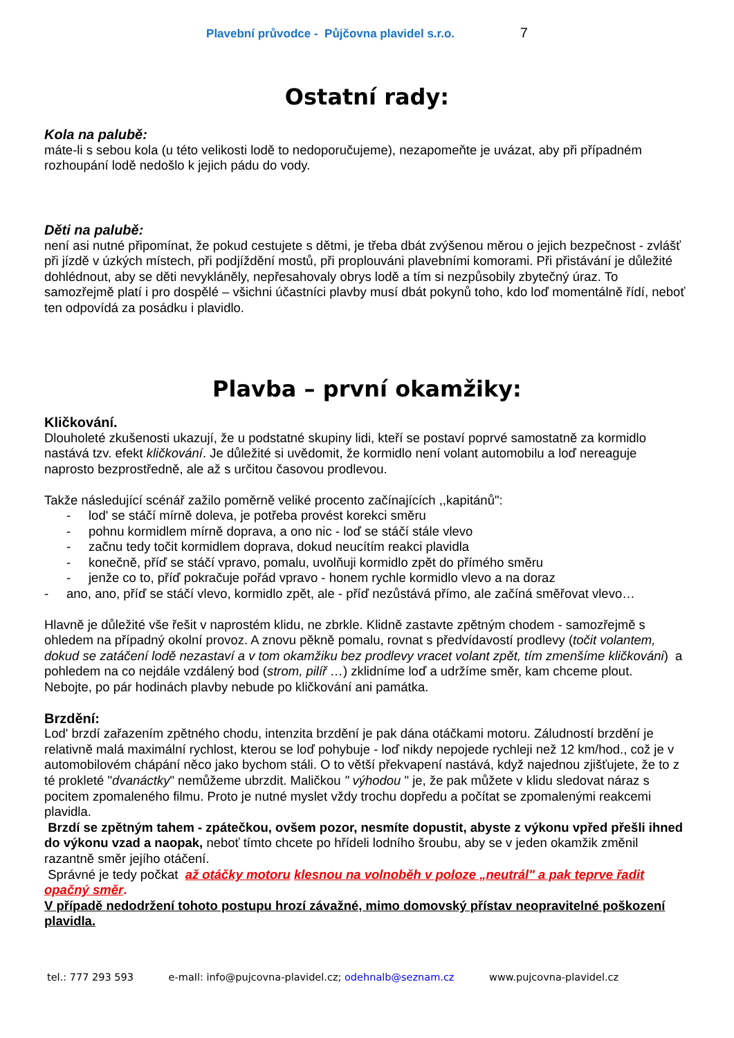Plavební průvodce - Půjčovna plavidel s.r.o. 7
Ostatní rady:
Kola na palubě:
máte-li s sebou kola (u této velikosti lodě to nedoporučujeme), nezapomeňte je uvázat, aby při případném rozhoupání lodě nedošlo k jejich pádu do vody.
Děti na palubě:
není asi nutné připomínat, že pokud cestujete s dětmi, je třeba dbát zvýšenou měrou o jejich bezpečnost - zvlášť při jízdě v úzkých místech, při podjíždění mostů, při proplouváni plavebními komorami. Při přistávání je důležité dohlédnout, aby se děti nevykláněly, nepřesahovaly obrys lodě a tím si nezpůsobily zbytečný úraz. To samozřejmě platí i pro dospělé – všichni účastníci plavby musí dbát pokynů toho, kdo loď momentálně řídí, neboť ten odpovídá za posádku i plavidlo.
Plavba – první okamžiky:
Kličkování.
Dlouholeté zkušenosti ukazují, že u podstatné skupiny lidi, kteří se postaví poprvé samostatně za kormidlo nastává tzv. efekt kličkování. Je důležité si uvědomit, že kormidlo není volant automobilu a loď nereaguje naprosto bezprostředně, ale až s určitou časovou prodlevou.
Takže následující scénář zažilo poměrně veliké procento začínajících ,,kapitánů":
- lod' se stáčí mírně doleva, je potřeba provést korekci směru
- pohnu kormidlem mírně doprava, a ono nic - loď se stáčí stále vlevo
- začnu tedy točit kormidlem doprava, dokud neucítím reakci plavidla
- konečně, příď se stáčí vpravo, pomalu, uvolňuji kormidlo zpět do přímého směru
- jenže co to, příď pokračuje pořád vpravo - honem rychle kormidlo vlevo a na doraz
- ano, ano, příď se stáčí vlevo, kormidlo zpět, ale - příď nezůstává přímo, ale začíná směřovat vlevo…
Hlavně je důležité vše řešit v naprostém klidu, ne zbrkle. Klidně zastavte zpětným chodem - samozřejmě s ohledem na případný okolní provoz. A znovu pěkně pomalu, rovnat s předvídavostí prodlevy (točit volantem, dokud se zatáčení lodě nezastaví a v tom okamžiku bez prodlevy vracet volant zpět, tím zmenšíme kličkováni) a pohledem na co nejdále vzdálený bod (strom, pilíř …) zklidníme loď a udržíme směr, kam chceme plout.
Nebojte, po pár hodinách plavby nebude po kličkování ani památka.
Brzdění:
Lod' brzdí zařazením zpětného chodu, intenzita brzdění je pak dána otáčkami motoru. Záludností brzdění je relativně malá maximální rychlost, kterou se loď pohybuje - loď nikdy nepojede rychleji než 12 km/hod., což je v automobilovém chápání něco jako bychom stáli. O to větší překvapení nastává, když najednou zjišťujete, že to z té prokleté "dvanáctky" nemůžeme ubrzdit. Maličkou " výhodou " je, že pak můžete v klidu sledovat náraz s pocitem zpomaleného filmu. Proto je nutné myslet vždy trochu dopředu a počítat se zpomalenými reakcemi plavidla.
Brzdí se zpětným tahem - zpátečkou, ovšem pozor, nesmíte dopustit, abyste z výkonu vpřed přešli ihned do výkonu vzad a naopak, neboť tímto chcete po hřídeli lodního šroubu, aby se v jeden okamžik změnil razantně směr jejího otáčení.
Správné je tedy počkat až otáčky motoru klesnou na volnoběh v poloze „neutrál" a pak teprve řadit opačný směr.
V případě nedodržení tohoto postupu hrozí závažné, mimo domovský přístav neopravitelné poškození plavidla.
tel.: 777 293 593 e-maIl: info@pujcovna-plavidel.cz; odehnalb@seznam.cz www.pujcovna-plavidel.cz